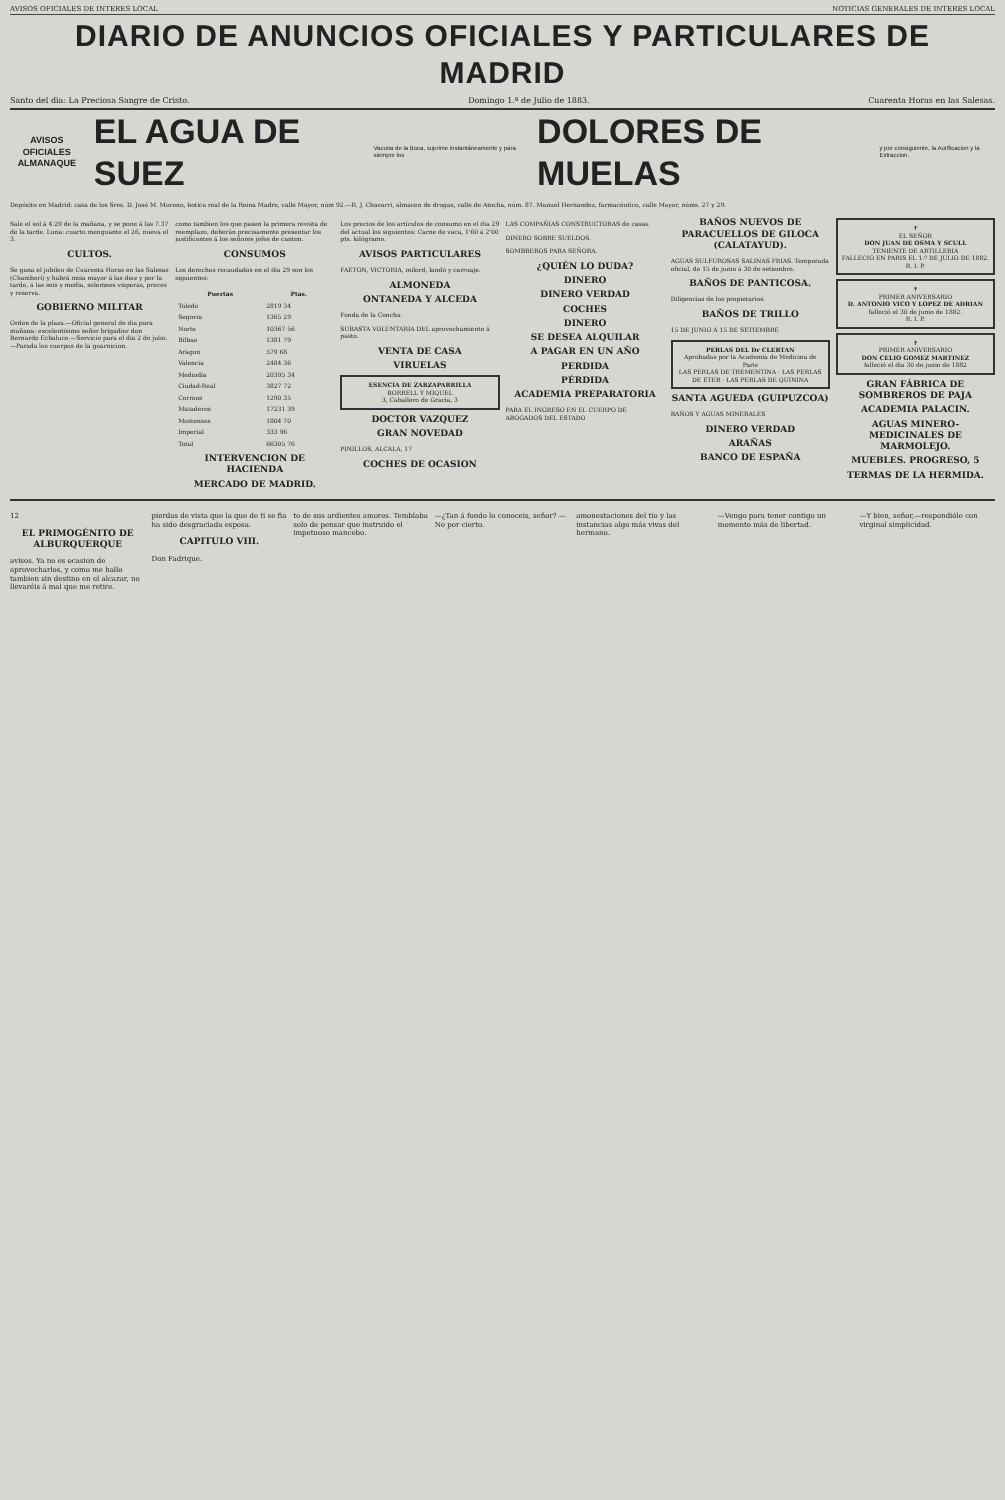AVISOS OFICIALES DE INTERES LOCAL NOTICIAS GENERALES DE INTERES LOCAL
DIARIO DE ANUNCIOS OFICIALES Y PARTICULARES DE MADRID
Santo del dia: La Preciosa Sangre de Cristo. Domingo 1.º de Julio de 1883. Cuarenta Horas en las Salesas.
AVISOS OFICIALES
ALMANAQUE
EL AGUA DE SUEZ Vacuna de la Boca, suprime instantáneamente y para siempre los DOLORES DE MUELAS y por consiguiente, la Aurificacion y la Extraccion.
Depósito en Madrid: casa de los Sres. D. José M. Moreno, botica real de la Reina Madre, calle Mayor, núm 92.—R. J. Chavarri, almacen de drogas, calle de Atocha, núm. 87. Manuel Hernandez, farmacéutico, calle Mayor, núms. 27 y 29.
Sale el sol á 4.29 de la mañana, y se pone á las 7.37 de la tarde. Luna: cuarto menguante el 26, nueva el 3.
CULTOS.
Se gana el jubileo de Cuarenta Horas en las Salesas (Chamberí) y habrá misa mayor á las diez y por la tarde, á las seis y media, solemnes vísperas, preces y reserva.
GOBIERNO MILITAR
Orden de la plaza.—Oficial general de dia para mañana: excelentísimo señor brigadier don Bernardo Echaluce.—Servicio para el dia 2 de julio.—Parada los cuerpos de la guarnicion.
como tambien los que pasen la primera revista de reemplazo, deberán precisamente presentar los justificantes á los señores jefes de canton.
CONSUMOS
Los derechos recaudados en el dia 29 son los siguientes:
| Puertas | Ptas. |
| --- | --- |
| Toledo | 2819 34 |
| Segovia | 1365 29 |
| Norte | 10367 56 |
| Bilbao | 1381 79 |
| Aragon | 579 68 |
| Valencia | 2484 36 |
| Mediodía | 20395 34 |
| Ciudad-Real | 3827 72 |
| Correos | 1290 35 |
| Mataderos | 17231 39 |
| Mostenses | 1804 70 |
| Imperial | 333 96 |
| Total | 66305 76 |
INTERVENCION DE HACIENDA
MERCADO DE MADRID.
Los precios de los artículos de consumo en el dia 29 del actual los siguientes: Carne de vaca, 1'60 á 2'00 pts. kilógramo.
AVISOS PARTICULARES
FAETON, VICTORIA, milord, landó y carruaje.
ALMONEDA
ONTANEDA Y ALCEDA
Fonda de la Concha.
SUBASTA VOLUNTARIA DEL aprovechamiento á pasto.
VENTA DE CASA
VIRUELAS
ESENCIA DE ZARZAPARRILLA
BORRELL Y MIQUEL
3, Caballero de Gracia, 3
DOCTOR VAZQUEZ
GRAN NOVEDAD
PINILLOS, ALCALA, 17
COCHES DE OCASION
LAS COMPAÑIAS CONSTRUCTORAS de casas.
DINERO SOBRE SUELDOS.
SOMBREROS PARA SEÑORA.
¿QUIÉN LO DUDA?
DINERO
DINERO VERDAD
COCHES
DINERO
SE DESEA ALQUILAR
A PAGAR EN UN AÑO
PERDIDA
PÉRDIDA
ACADEMIA PREPARATORIA
PARA EL INGRESO EN EL CUERPO DE ABOGADOS DEL ESTADO
BAÑOS NUEVOS DE PARACUELLOS DE GILOCA (CALATAYUD).
AGUAS SULFUROSAS SALINAS FRIAS. Temporada oficial, de 15 de junio á 30 de setiembre.
BAÑOS DE PANTICOSA.
Diligencias de los propietarios.
BAÑOS DE TRILLO
15 DE JUNIO Á 15 DE SETIEMBRE
PERLAS DEL Dr CLERTAN
Aprobadas por la Academia de Medicina de Paris
LAS PERLAS DE TREMENTINA · LAS PERLAS DE ETER · LAS PERLAS DE QUININA
SANTA AGUEDA (GUIPUZCOA)
BAÑOS Y AGUAS MINERALES
DINERO VERDAD
ARAÑAS
BANCO DE ESPAÑA
✝
EL SEÑOR
DON JUAN DE OSMA Y SCULL
TENIENTE DE ARTILLERIA
FALLECIÓ EN PARIS EL 1.º DE JULIO DE 1882.
R. I. P.
✝
PRIMER ANIVERSARIO
D. ANTONIO VICO Y LOPEZ DE ADRIAN
falleció el 30 de junio de 1882.
R. I. P.
✝
PRIMER ANIVERSARIO
DON CELIO GOMEZ MARTINEZ
falleció el dia 30 de junio de 1882
GRAN FÁBRICA DE SOMBREROS DE PAJA
ACADEMIA PALACIN.
AGUAS MINERO-MEDICINALES DE MARMOLEJO.
MUEBLES. PROGRESO, 5
TERMAS DE LA HERMIDA.
12
EL PRIMOGÉNITO DE ALBURQUERQUE
avisos. Ya no es ocasion de aprovecharlos, y como me hallo tambien sin destino en el alcazar, no llevaréis á mal que me retire.
pierdas de vista que la que de ti se fia ha sido desgraciada esposa.
CAPITULO VIII.
Don Fadrique.
to de sus ardientes amores. Temblaba solo de pensar que instruido el impetuoso mancebo.
—¿Tan á fondo lo conoceis, señor? —No por cierto.
amonestaciones del tio y las instancias algo más vivas del hermano.
—Vengo para tener contigo un momento más de libertad.
—Y bien, señor,—respondióle con virginal simplicidad.